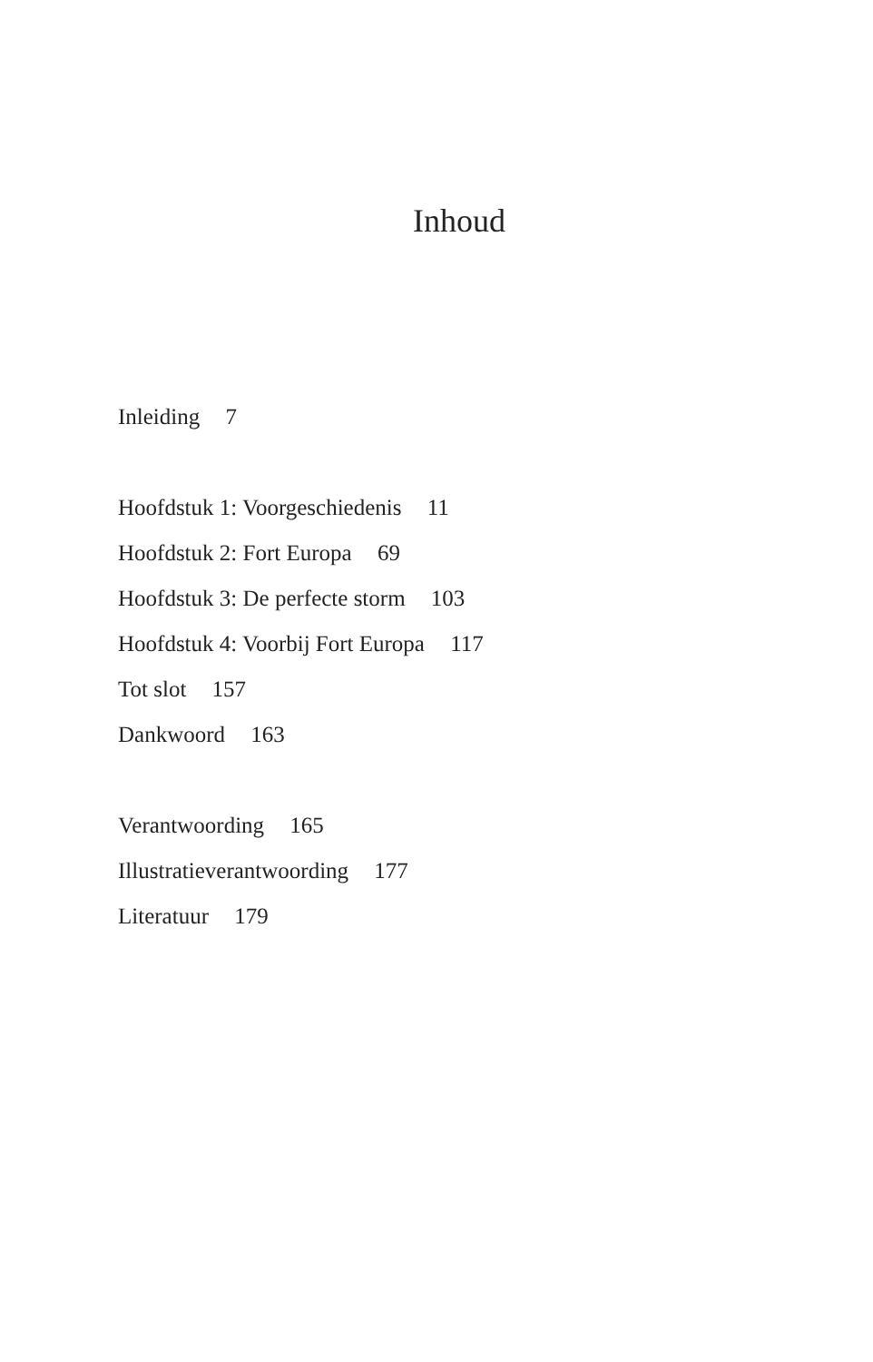Inhoud
Inleiding 7
Hoofdstuk 1: Voorgeschiedenis 11
Hoofdstuk 2: Fort Europa 69
Hoofdstuk 3: De perfecte storm 103
Hoofdstuk 4: Voorbij Fort Europa 117
Tot slot 157
Dankwoord 163
Verantwoording 165
Illustratieverantwoording 177
Literatuur 179